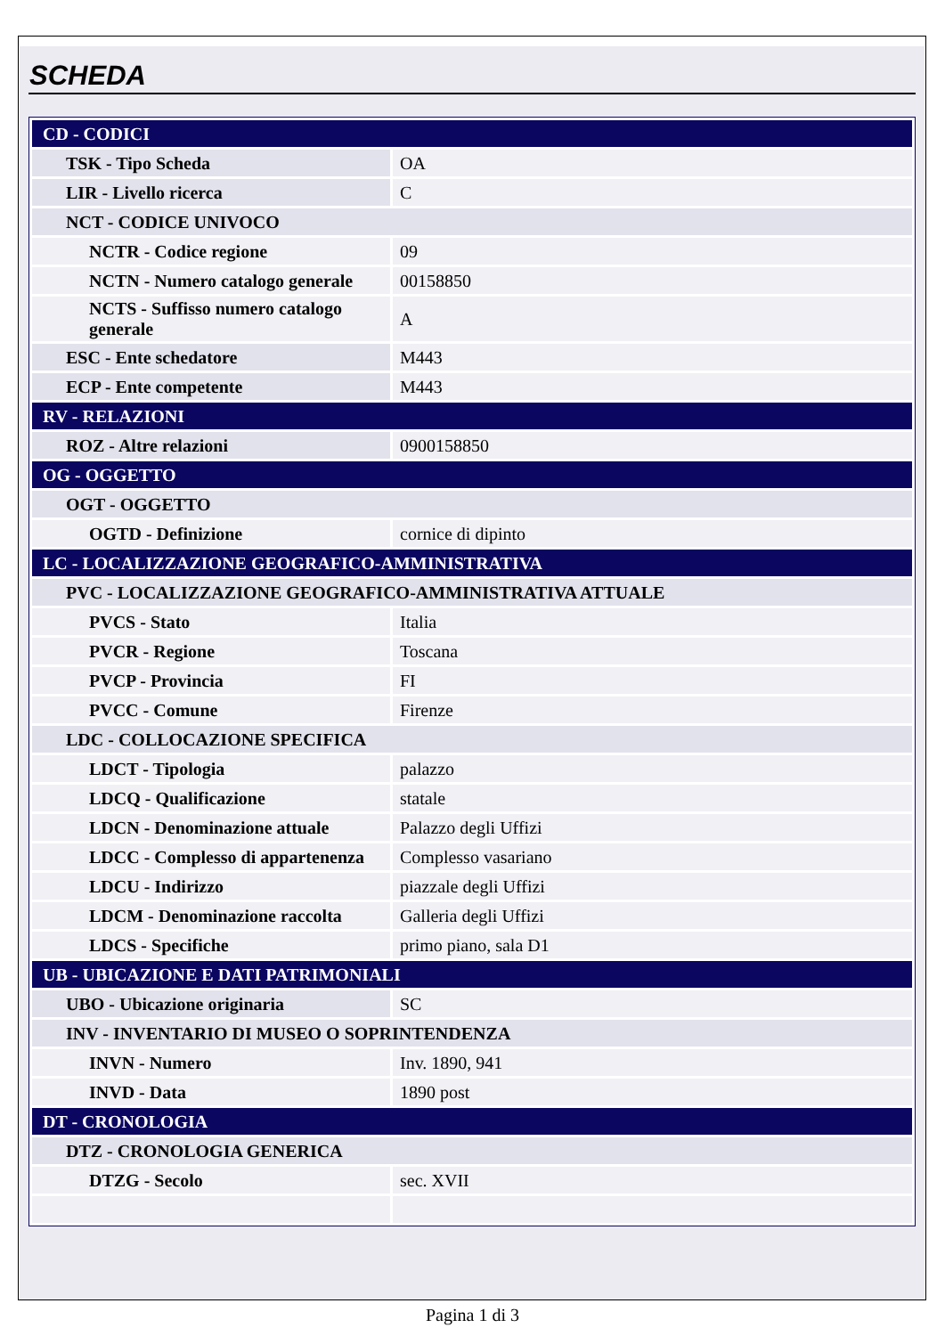SCHEDA
| CD - CODICI | |
| TSK - Tipo Scheda | OA |
| LIR - Livello ricerca | C |
| NCT - CODICE UNIVOCO | |
| NCTR - Codice regione | 09 |
| NCTN - Numero catalogo generale | 00158850 |
| NCTS - Suffisso numero catalogo generale | A |
| ESC - Ente schedatore | M443 |
| ECP - Ente competente | M443 |
| RV - RELAZIONI | |
| ROZ - Altre relazioni | 0900158850 |
| OG - OGGETTO | |
| OGT - OGGETTO | |
| OGTD - Definizione | cornice di dipinto |
| LC - LOCALIZZAZIONE GEOGRAFICO-AMMINISTRATIVA | |
| PVC - LOCALIZZAZIONE GEOGRAFICO-AMMINISTRATIVA ATTUALE | |
| PVCS - Stato | Italia |
| PVCR - Regione | Toscana |
| PVCP - Provincia | FI |
| PVCC - Comune | Firenze |
| LDC - COLLOCAZIONE SPECIFICA | |
| LDCT - Tipologia | palazzo |
| LDCQ - Qualificazione | statale |
| LDCN - Denominazione attuale | Palazzo degli Uffizi |
| LDCC - Complesso di appartenenza | Complesso vasariano |
| LDCU - Indirizzo | piazzale degli Uffizi |
| LDCM - Denominazione raccolta | Galleria degli Uffizi |
| LDCS - Specifiche | primo piano, sala D1 |
| UB - UBICAZIONE E DATI PATRIMONIALI | |
| UBO - Ubicazione originaria | SC |
| INV - INVENTARIO DI MUSEO O SOPRINTENDENZA | |
| INVN - Numero | Inv. 1890, 941 |
| INVD - Data | 1890 post |
| DT - CRONOLOGIA | |
| DTZ - CRONOLOGIA GENERICA | |
| DTZG - Secolo | sec. XVII |
Pagina 1 di 3